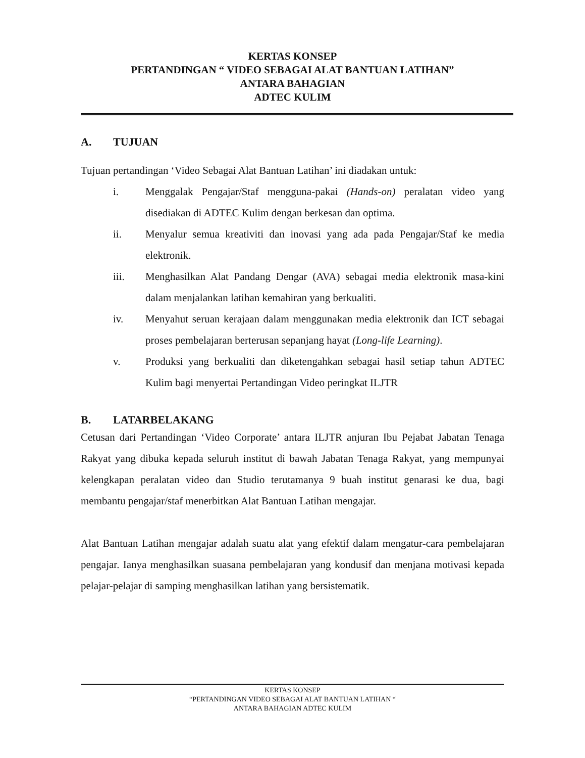KERTAS KONSEP
PERTANDINGAN “ VIDEO SEBAGAI ALAT BANTUAN LATIHAN”
ANTARA BAHAGIAN
ADTEC KULIM
A. TUJUAN
Tujuan pertandingan ‘Video Sebagai Alat Bantuan Latihan’ ini diadakan untuk:
i. Menggalak Pengajar/Staf mengguna-pakai (Hands-on) peralatan video yang disediakan di ADTEC Kulim dengan berkesan dan optima.
ii. Menyalur semua kreativiti dan inovasi yang ada pada Pengajar/Staf ke media elektronik.
iii. Menghasilkan Alat Pandang Dengar (AVA) sebagai media elektronik masa-kini dalam menjalankan latihan kemahiran yang berkualiti.
iv. Menyahut seruan kerajaan dalam menggunakan media elektronik dan ICT sebagai proses pembelajaran berterusan sepanjang hayat (Long-life Learning).
v. Produksi yang berkualiti dan diketengahkan sebagai hasil setiap tahun ADTEC Kulim bagi menyertai Pertandingan Video peringkat ILJTR
B. LATARBELAKANG
Cetusan dari Pertandingan ‘Video Corporate’ antara ILJTR anjuran Ibu Pejabat Jabatan Tenaga Rakyat yang dibuka kepada seluruh institut di bawah Jabatan Tenaga Rakyat, yang mempunyai kelengkapan peralatan video dan Studio terutamanya 9 buah institut genarasi ke dua, bagi membantu pengajar/staf menerbitkan Alat Bantuan Latihan mengajar.
Alat Bantuan Latihan mengajar adalah suatu alat yang efektif dalam mengatur-cara pembelajaran pengajar. Ianya menghasilkan suasana pembelajaran yang kondusif dan menjana motivasi kepada pelajar-pelajar di samping menghasilkan latihan yang bersistematik.
KERTAS KONSEP
“PERTANDINGAN VIDEO SEBAGAI ALAT BANTUAN LATIHAN “
ANTARA BAHAGIAN ADTEC KULIM